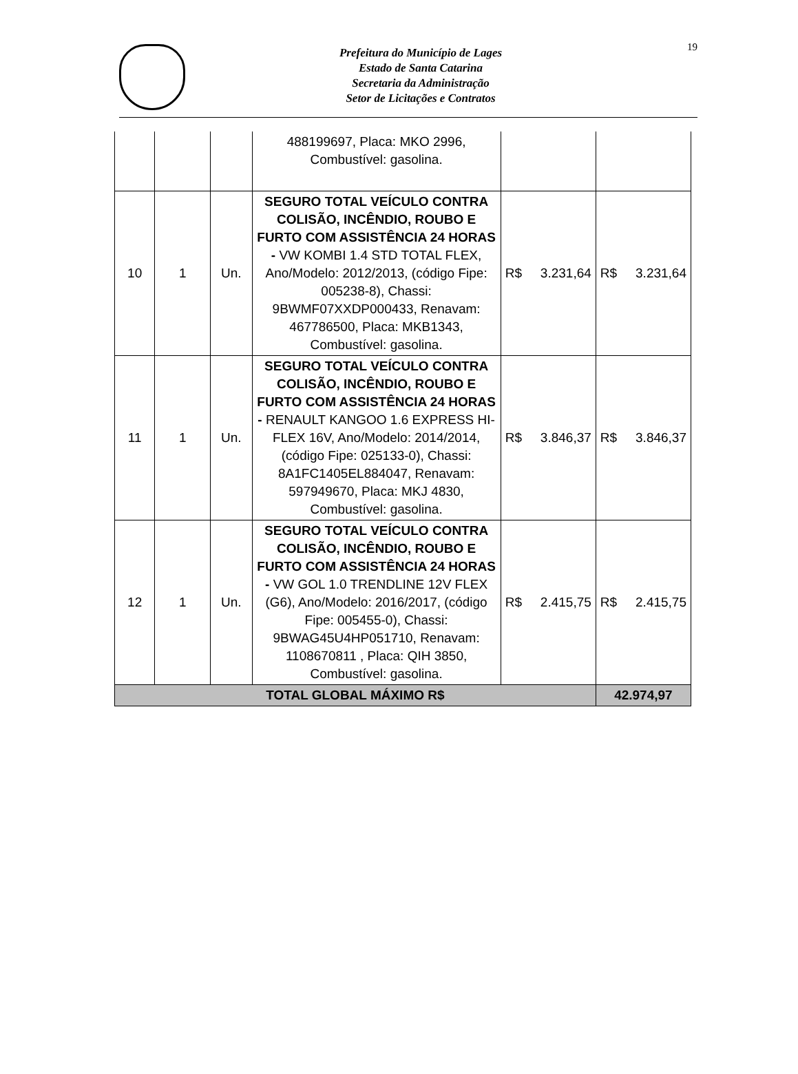Prefeitura do Município de Lages
Estado de Santa Catarina
Secretaria da Administração
Setor de Licitações e Contratos
19
| | | | 488199697, Placa: MKO 2996, Combustível: gasolina. | | | | |
| 10 | 1 | Un. | SEGURO TOTAL VEÍCULO CONTRA COLISÃO, INCÊNDIO, ROUBO E FURTO COM ASSISTÊNCIA 24 HORAS - VW KOMBI 1.4 STD TOTAL FLEX, Ano/Modelo: 2012/2013, (código Fipe: 005238-8), Chassi: 9BWMF07XXDP000433, Renavam: 467786500, Placa: MKB1343, Combustível: gasolina. | R$ | 3.231,64 | R$ | 3.231,64 |
| 11 | 1 | Un. | SEGURO TOTAL VEÍCULO CONTRA COLISÃO, INCÊNDIO, ROUBO E FURTO COM ASSISTÊNCIA 24 HORAS - RENAULT KANGOO 1.6 EXPRESS HI-FLEX 16V, Ano/Modelo: 2014/2014, (código Fipe: 025133-0), Chassi: 8A1FC1405EL884047, Renavam: 597949670, Placa: MKJ 4830, Combustível: gasolina. | R$ | 3.846,37 | R$ | 3.846,37 |
| 12 | 1 | Un. | SEGURO TOTAL VEÍCULO CONTRA COLISÃO, INCÊNDIO, ROUBO E FURTO COM ASSISTÊNCIA 24 HORAS - VW GOL 1.0 TRENDLINE 12V FLEX (G6), Ano/Modelo: 2016/2017, (código Fipe: 005455-0), Chassi: 9BWAG45U4HP051710, Renavam: 1108670811 , Placa: QIH 3850, Combustível: gasolina. | R$ | 2.415,75 | R$ | 2.415,75 |
| TOTAL GLOBAL MÁXIMO R$ | | | | | | 42.974,97 | |